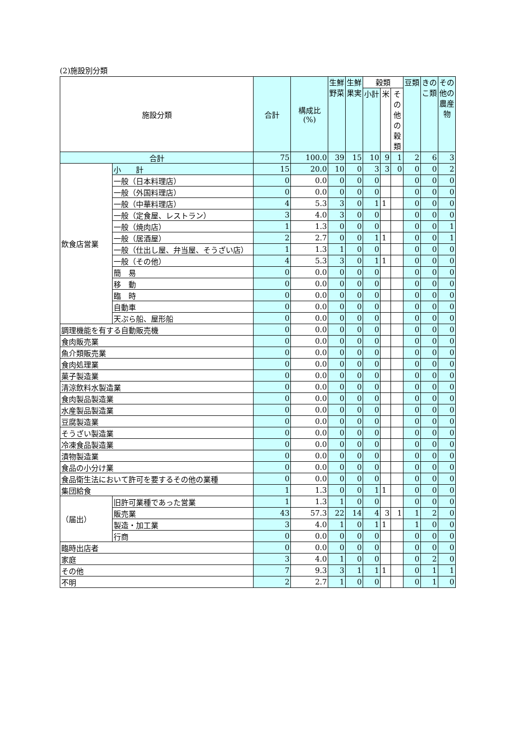(2)施設別分類
| 施設分類 | | 合計 | 構成比 (%) | 生鮮野菜 | 生鮮果実 | 穀類 | | | 豆類 | きのこ類 | その他の農産物 |
| --- | --- | --- | --- | --- | --- | --- | --- | --- | --- | --- | --- |
| | | | | | | 小計 | 米 | その他の穀類 | | | |
| 合計 | | 75 | 100.0 | 39 | 15 | 10 | 9 | 1 | 2 | 6 | 3 |
| 飲食店営業 | 小 計 | 15 | 20.0 | 10 | 0 | 3 | 3 | 0 | 0 | 0 | 2 |
| | 一般（日本料理店） | 0 | 0.0 | 0 | 0 | 0 | | | 0 | 0 | 0 |
| | 一般（外国料理店） | 0 | 0.0 | 0 | 0 | 0 | | | 0 | 0 | 0 |
| | 一般（中華料理店） | 4 | 5.3 | 3 | 0 | 1 | 1 | | 0 | 0 | 0 |
| | 一般（定食屋、レストラン） | 3 | 4.0 | 3 | 0 | 0 | | | 0 | 0 | 0 |
| | 一般（焼肉店） | 1 | 1.3 | 0 | 0 | 0 | | | 0 | 0 | 1 |
| | 一般（居酒屋） | 2 | 2.7 | 0 | 0 | 1 | 1 | | 0 | 0 | 1 |
| | 一般（仕出し屋、弁当屋、そうざい店） | 1 | 1.3 | 1 | 0 | 0 | | | 0 | 0 | 0 |
| | 一般（その他） | 4 | 5.3 | 3 | 0 | 1 | 1 | | 0 | 0 | 0 |
| | 簡 易 | 0 | 0.0 | 0 | 0 | 0 | | | 0 | 0 | 0 |
| | 移 動 | 0 | 0.0 | 0 | 0 | 0 | | | 0 | 0 | 0 |
| | 臨 時 | 0 | 0.0 | 0 | 0 | 0 | | | 0 | 0 | 0 |
| | 自動車 | 0 | 0.0 | 0 | 0 | 0 | | | 0 | 0 | 0 |
| | 天ぷら船、屋形船 | 0 | 0.0 | 0 | 0 | 0 | | | 0 | 0 | 0 |
| 調理機能を有する自動販売機 | | 0 | 0.0 | 0 | 0 | 0 | | | 0 | 0 | 0 |
| 食肉販売業 | | 0 | 0.0 | 0 | 0 | 0 | | | 0 | 0 | 0 |
| 魚介類販売業 | | 0 | 0.0 | 0 | 0 | 0 | | | 0 | 0 | 0 |
| 食肉処理業 | | 0 | 0.0 | 0 | 0 | 0 | | | 0 | 0 | 0 |
| 菓子製造業 | | 0 | 0.0 | 0 | 0 | 0 | | | 0 | 0 | 0 |
| 清涼飲料水製造業 | | 0 | 0.0 | 0 | 0 | 0 | | | 0 | 0 | 0 |
| 食肉製品製造業 | | 0 | 0.0 | 0 | 0 | 0 | | | 0 | 0 | 0 |
| 水産製品製造業 | | 0 | 0.0 | 0 | 0 | 0 | | | 0 | 0 | 0 |
| 豆腐製造業 | | 0 | 0.0 | 0 | 0 | 0 | | | 0 | 0 | 0 |
| そうざい製造業 | | 0 | 0.0 | 0 | 0 | 0 | | | 0 | 0 | 0 |
| 冷凍食品製造業 | | 0 | 0.0 | 0 | 0 | 0 | | | 0 | 0 | 0 |
| 漬物製造業 | | 0 | 0.0 | 0 | 0 | 0 | | | 0 | 0 | 0 |
| 食品の小分け業 | | 0 | 0.0 | 0 | 0 | 0 | | | 0 | 0 | 0 |
| 食品衛生法において許可を要するその他の業種 | | 0 | 0.0 | 0 | 0 | 0 | | | 0 | 0 | 0 |
| 集団給食 | | 1 | 1.3 | 0 | 0 | 1 | 1 | | 0 | 0 | 0 |
| （届出） | 旧許可業種であった営業 | 1 | 1.3 | 1 | 0 | 0 | | | 0 | 0 | 0 |
| | 販売業 | 43 | 57.3 | 22 | 14 | 4 | 3 | 1 | 1 | 2 | 0 |
| | 製造・加工業 | 3 | 4.0 | 1 | 0 | 1 | 1 | | 1 | 0 | 0 |
| | 行商 | 0 | 0.0 | 0 | 0 | 0 | | | 0 | 0 | 0 |
| 臨時出店者 | | 0 | 0.0 | 0 | 0 | 0 | | | 0 | 0 | 0 |
| 家庭 | | 3 | 4.0 | 1 | 0 | 0 | | | 0 | 2 | 0 |
| その他 | | 7 | 9.3 | 3 | 1 | 1 | 1 | | 0 | 1 | 1 |
| 不明 | | 2 | 2.7 | 1 | 0 | 0 | | | 0 | 1 | 0 |